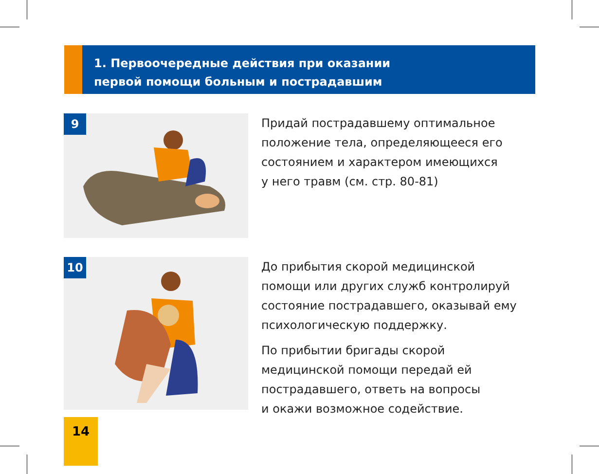1. Первоочередные действия при оказании
первой помощи больным и пострадавшим
9
Придай пострадавшему оптимальное
положение тела, определяющееся его
состоянием и характером имеющихся
у него травм (см. стр. 80-81)
10
До прибытия скорой медицинской
помощи или других служб контролируй
состояние пострадавшего, оказывай ему
психологическую поддержку.
По прибытии бригады скорой
медицинской помощи передай ей
пострадавшего, ответь на вопросы
и окажи возможное содействие.
14